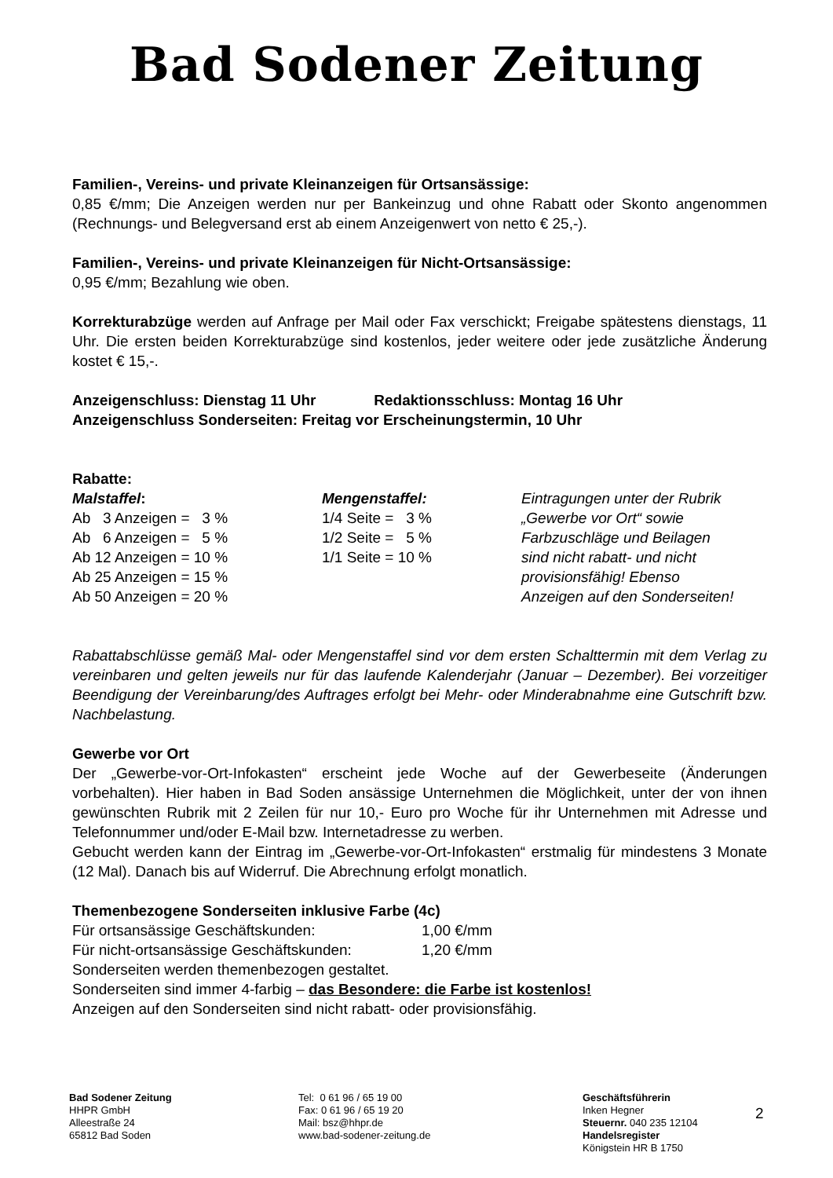Bad Sodener Zeitung
Familien-, Vereins- und private Kleinanzeigen für Ortsansässige:
0,85 €/mm; Die Anzeigen werden nur per Bankeinzug und ohne Rabatt oder Skonto angenommen (Rechnungs- und Belegversand erst ab einem Anzeigenwert von netto € 25,-).
Familien-, Vereins- und private Kleinanzeigen für Nicht-Ortsansässige:
0,95 €/mm; Bezahlung wie oben.
Korrekturabzüge werden auf Anfrage per Mail oder Fax verschickt; Freigabe spätestens dienstags, 11 Uhr. Die ersten beiden Korrekturabzüge sind kostenlos, jeder weitere oder jede zusätzliche Änderung kostet € 15,-.
Anzeigenschluss: Dienstag 11 Uhr Redaktionsschluss: Montag 16 Uhr
Anzeigenschluss Sonderseiten: Freitag vor Erscheinungstermin, 10 Uhr
Rabatte:
| Malstaffel : | Mengenstaffel: | Eintragungen unter der Rubrik |
| Ab 3 Anzeigen = 3 % | 1/4 Seite = 3 % | „Gewerbe vor Ort“ sowie |
| Ab 6 Anzeigen = 5 % | 1/2 Seite = 5 % | Farbzuschläge und Beilagen |
| Ab 12 Anzeigen = 10 % | 1/1 Seite = 10 % | sind nicht rabatt- und nicht |
| Ab 25 Anzeigen = 15 % | | provisionsfähig! Ebenso |
| Ab 50 Anzeigen = 20 % | | Anzeigen auf den Sonderseiten! |
Rabattabschlüsse gemäß Mal- oder Mengenstaffel sind vor dem ersten Schalttermin mit dem Verlag zu vereinbaren und gelten jeweils nur für das laufende Kalenderjahr (Januar – Dezember). Bei vorzeitiger Beendigung der Vereinbarung/des Auftrages erfolgt bei Mehr- oder Minderabnahme eine Gutschrift bzw. Nachbelastung.
Gewerbe vor Ort
Der „Gewerbe-vor-Ort-Infokasten“ erscheint jede Woche auf der Gewerbeseite (Änderungen vorbehalten). Hier haben in Bad Soden ansässige Unternehmen die Möglichkeit, unter der von ihnen gewünschten Rubrik mit 2 Zeilen für nur 10,- Euro pro Woche für ihr Unternehmen mit Adresse und Telefonnummer und/oder E-Mail bzw. Internetadresse zu werben.
Gebucht werden kann der Eintrag im „Gewerbe-vor-Ort-Infokasten“ erstmalig für mindestens 3 Monate (12 Mal). Danach bis auf Widerruf. Die Abrechnung erfolgt monatlich.
Themenbezogene Sonderseiten inklusive Farbe (4c)
| Für ortsansässige Geschäftskunden: | 1,00 €/mm |
| Für nicht-ortsansässige Geschäftskunden: | 1,20 €/mm |
Sonderseiten werden themenbezogen gestaltet.
Sonderseiten sind immer 4-farbig – das Besondere: die Farbe ist kostenlos!
Anzeigen auf den Sonderseiten sind nicht rabatt- oder provisionsfähig.
Bad Sodener Zeitung
HHPR GmbH
Alleestraße 24
65812 Bad Soden
Tel: 0 61 96 / 65 19 00
Fax: 0 61 96 / 65 19 20
Mail: bsz@hhpr.de
www.bad-sodener-zeitung.de
Geschäftsführerin
Inken Hegner
Steuernr. 040 235 12104
Handelsregister
Königstein HR B 1750
2